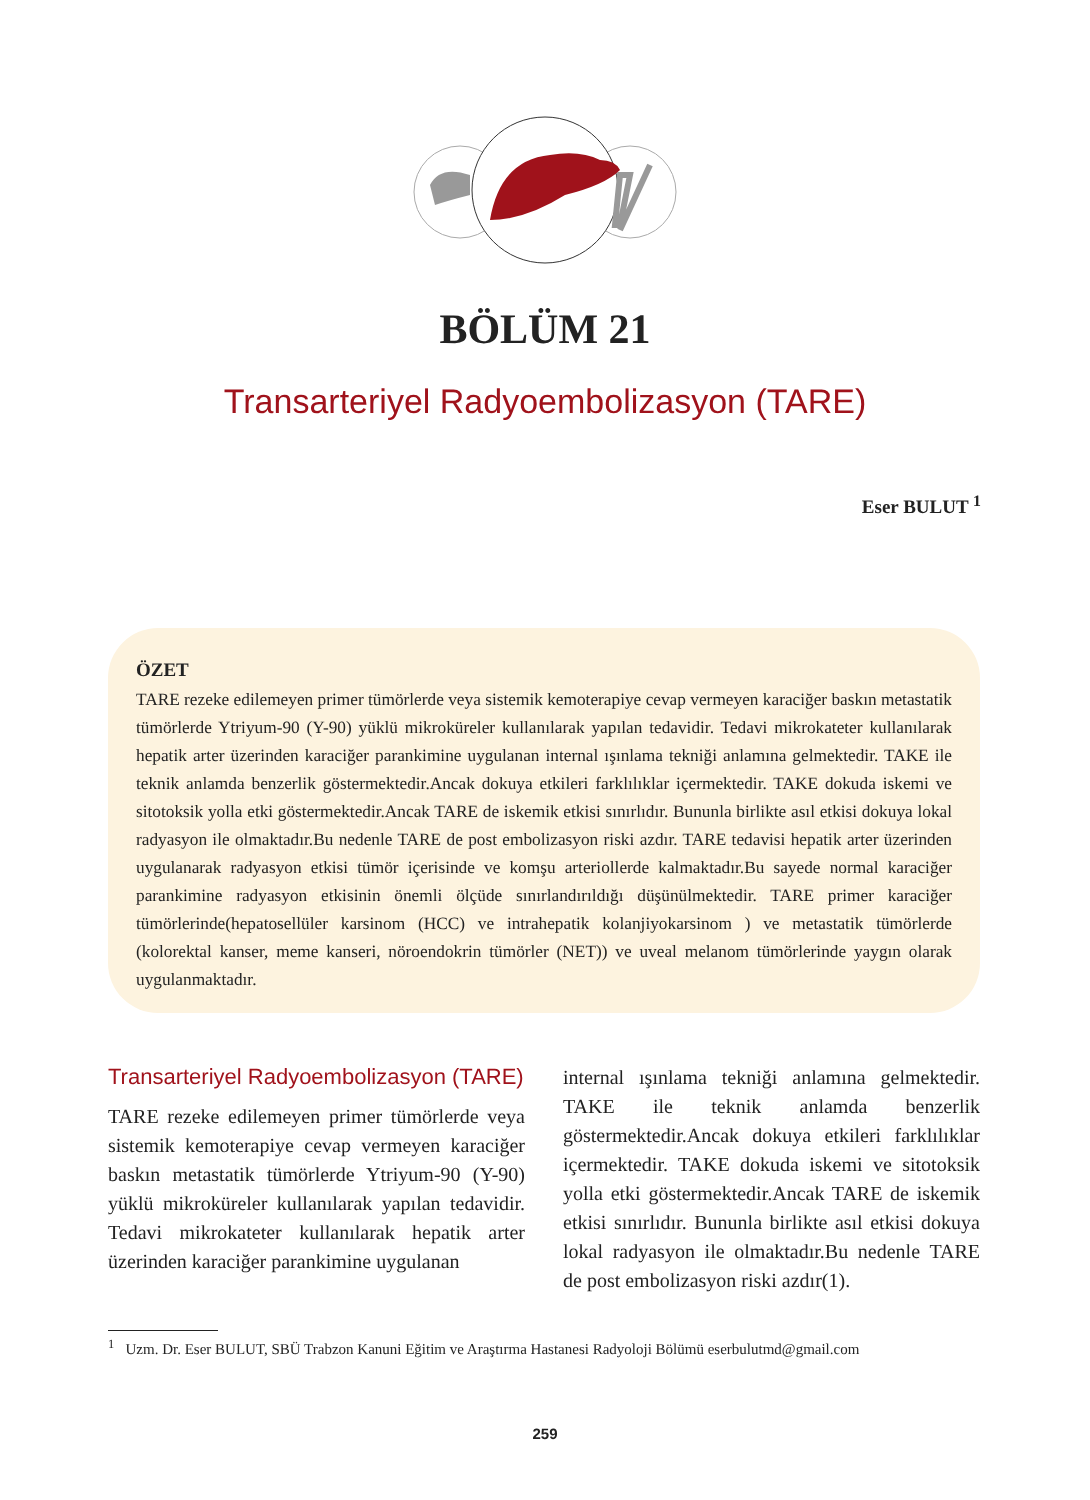BÖLÜM 21
Transarteriyel Radyoembolizasyon (TARE)
Eser BULUT <sup>1</sup>
ÖZET
TARE rezeke edilemeyen primer tümörlerde veya sistemik kemoterapiye cevap vermeyen karaciğer baskın metastatik tümörlerde Ytriyum-90 (Y-90) yüklü mikroküreler kullanılarak yapılan tedavidir. Tedavi mikrokateter kullanılarak hepatik arter üzerinden karaciğer parankimine uygulanan internal ışınlama tekniği anlamına gelmektedir. TAKE ile teknik anlamda benzerlik göstermektedir.Ancak dokuya etkileri farklılıklar içermektedir. TAKE dokuda iskemi ve sitotoksik yolla etki göstermektedir.Ancak TARE de iskemik etkisi sınırlıdır. Bununla birlikte asıl etkisi dokuya lokal radyasyon ile olmaktadır.Bu nedenle TARE de post embolizasyon riski azdır. TARE tedavisi hepatik arter üzerinden uygulanarak radyasyon etkisi tümör içerisinde ve komşu arteriollerde kalmaktadır.Bu sayede normal karaciğer parankimine radyasyon etkisinin önemli ölçüde sınırlandırıldığı düşünülmektedir. TARE primer karaciğer tümörlerinde(hepatosellüler karsinom (HCC) ve intrahepatik kolanjiyokarsinom ) ve metastatik tümörlerde (kolorektal kanser, meme kanseri, nöroendokrin tümörler (NET)) ve uveal melanom tümörlerinde yaygın olarak uygulanmaktadır.
Transarteriyel Radyoembolizasyon (TARE)
TARE rezeke edilemeyen primer tümörlerde veya sistemik kemoterapiye cevap vermeyen karaciğer baskın metastatik tümörlerde Ytriyum-90 (Y-90) yüklü mikroküreler kullanılarak yapılan tedavidir. Tedavi mikrokateter kullanılarak hepatik arter üzerinden karaciğer parankimine uygulanan
internal ışınlama tekniği anlamına gelmektedir. TAKE ile teknik anlamda benzerlik göstermektedir.Ancak dokuya etkileri farklılıklar içermektedir. TAKE dokuda iskemi ve sitotoksik yolla etki göstermektedir.Ancak TARE de iskemik etkisi sınırlıdır. Bununla birlikte asıl etkisi dokuya lokal radyasyon ile olmaktadır.Bu nedenle TARE de post embolizasyon riski azdır(1).
<sup>1</sup> Uzm. Dr. Eser BULUT, SBÜ Trabzon Kanuni Eğitim ve Araştırma Hastanesi Radyoloji Bölümü eserbulutmd@gmail.com
259